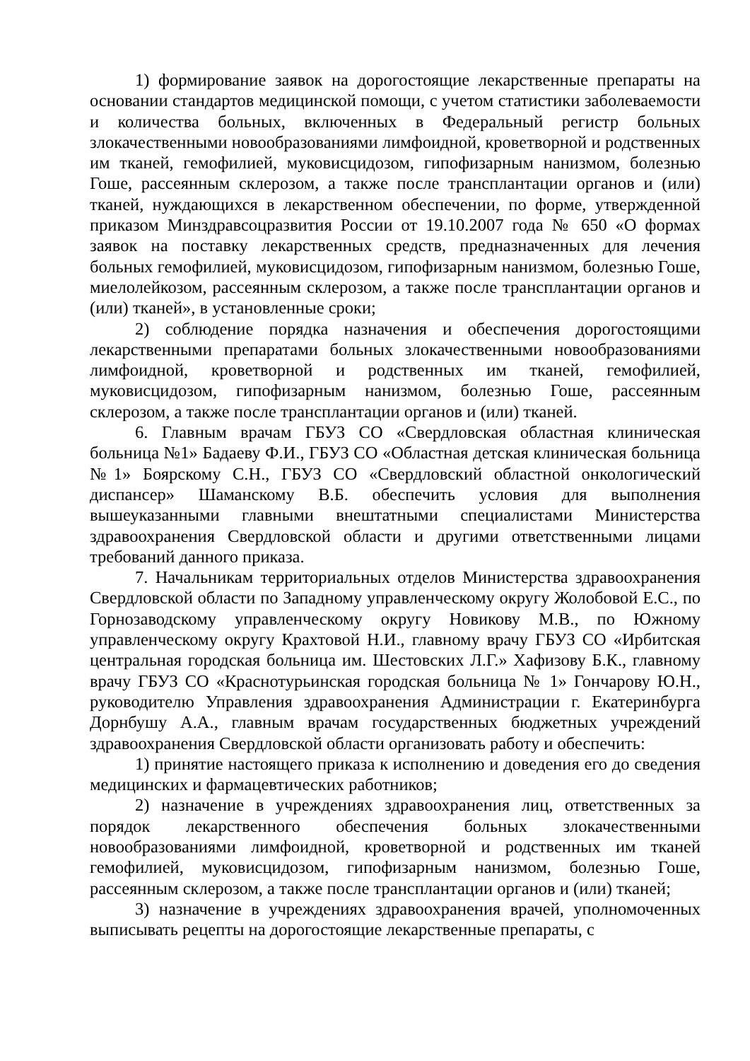1) формирование заявок на дорогостоящие лекарственные препараты на основании стандартов медицинской помощи, с учетом статистики заболеваемости и количества больных, включенных в Федеральный регистр больных злокачественными новообразованиями лимфоидной, кроветворной и родственных им тканей, гемофилией, муковисцидозом, гипофизарным нанизмом, болезнью Гоше, рассеянным склерозом, а также после трансплантации органов и (или) тканей, нуждающихся в лекарственном обеспечении, по форме, утвержденной приказом Минздравсоцразвития России от 19.10.2007 года № 650 «О формах заявок на поставку лекарственных средств, предназначенных для лечения больных гемофилией, муковисцидозом, гипофизарным нанизмом, болезнью Гоше, миелолейкозом, рассеянным склерозом, а также после трансплантации органов и (или) тканей», в установленные сроки;
2) соблюдение порядка назначения и обеспечения дорогостоящими лекарственными препаратами больных злокачественными новообразованиями лимфоидной, кроветворной и родственных им тканей, гемофилией, муковисцидозом, гипофизарным нанизмом, болезнью Гоше, рассеянным склерозом, а также после трансплантации органов и (или) тканей.
6. Главным врачам ГБУЗ СО «Свердловская областная клиническая больница №1» Бадаеву Ф.И., ГБУЗ СО «Областная детская клиническая больница №1» Боярскому С.Н., ГБУЗ СО «Свердловский областной онкологический диспансер» Шаманскому В.Б. обеспечить условия для выполнения вышеуказанными главными внештатными специалистами Министерства здравоохранения Свердловской области и другими ответственными лицами требований данного приказа.
7. Начальникам территориальных отделов Министерства здравоохранения Свердловской области по Западному управленческому округу Жолобовой Е.С., по Горнозаводскому управленческому округу Новикову М.В., по Южному управленческому округу Крахтовой Н.И., главному врачу ГБУЗ СО «Ирбитская центральная городская больница им. Шестовских Л.Г.» Хафизову Б.К., главному врачу ГБУЗ СО «Краснотурьинская городская больница № 1» Гончарову Ю.Н., руководителю Управления здравоохранения Администрации г. Екатеринбурга Дорнбушу А.А., главным врачам государственных бюджетных учреждений здравоохранения Свердловской области организовать работу и обеспечить:
1) принятие настоящего приказа к исполнению и доведения его до сведения медицинских и фармацевтических работников;
2) назначение в учреждениях здравоохранения лиц, ответственных за порядок лекарственного обеспечения больных злокачественными новообразованиями лимфоидной, кроветворной и родственных им тканей гемофилией, муковисцидозом, гипофизарным нанизмом, болезнью Гоше, рассеянным склерозом, а также после трансплантации органов и (или) тканей;
3) назначение в учреждениях здравоохранения врачей, уполномоченных выписывать рецепты на дорогостоящие лекарственные препараты, с